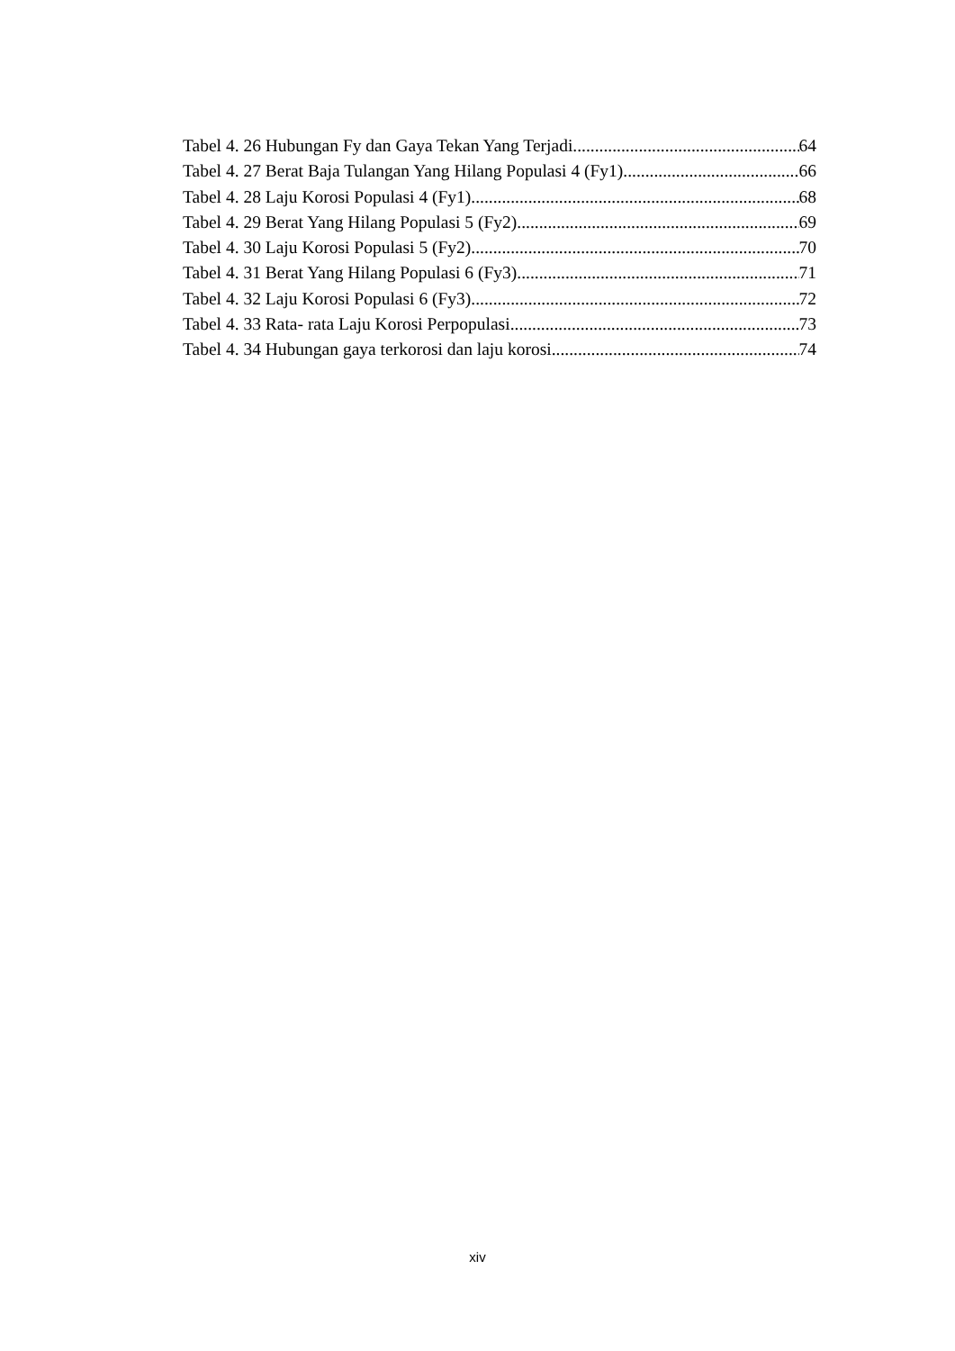Tabel 4. 26 Hubungan Fy dan Gaya Tekan Yang Terjadi 64
Tabel 4. 27 Berat Baja Tulangan Yang Hilang Populasi 4 (Fy1) 66
Tabel 4. 28 Laju Korosi Populasi 4 (Fy1) 68
Tabel 4. 29 Berat Yang Hilang Populasi 5 (Fy2) 69
Tabel 4. 30 Laju Korosi Populasi 5 (Fy2) 70
Tabel 4. 31 Berat Yang Hilang Populasi 6 (Fy3) 71
Tabel 4. 32 Laju Korosi Populasi 6 (Fy3) 72
Tabel 4. 33 Rata- rata Laju Korosi Perpopulasi 73
Tabel 4. 34 Hubungan gaya terkorosi dan laju korosi 74
xiv